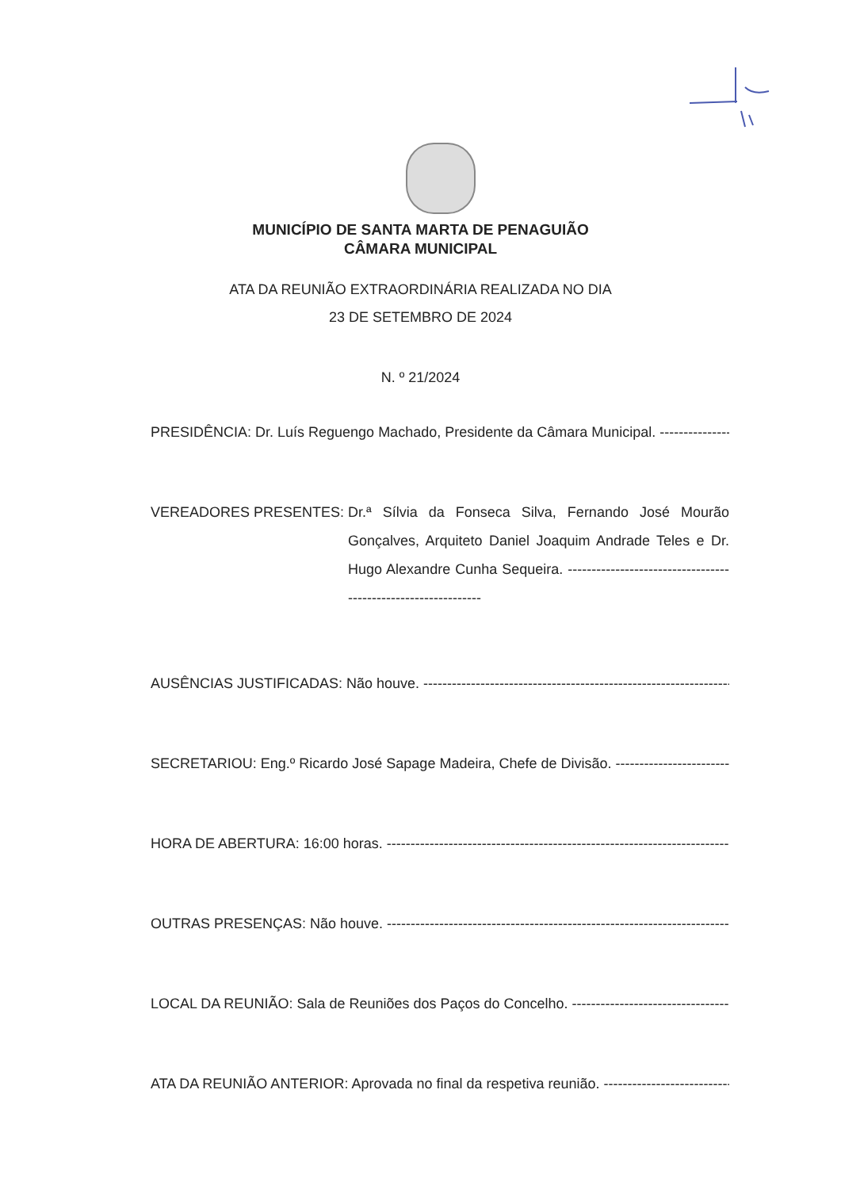MUNICÍPIO DE SANTA MARTA DE PENAGUIÃO
CÂMARA MUNICIPAL
ATA DA REUNIÃO EXTRAORDINÁRIA REALIZADA NO DIA
23 DE SETEMBRO DE 2024
N. º 21/2024
PRESIDÊNCIA: Dr. Luís Reguengo Machado, Presidente da Câmara Municipal. ----------------------
VEREADORES PRESENTES: Dr.ª Sílvia da Fonseca Silva, Fernando José Mourão Gonçalves, Arquiteto Daniel Joaquim Andrade Teles e Dr. Hugo Alexandre Cunha Sequeira. --------------------------------------------------------------
AUSÊNCIAS JUSTIFICADAS: Não houve. ---------------------------------------------------------------------
SECRETARIOU: Eng.º Ricardo José Sapage Madeira, Chefe de Divisão. ------------------------------
HORA DE ABERTURA: 16:00 horas. ------------------------------------------------------------------------------
OUTRAS PRESENÇAS: Não houve. ---------------------------------------------------------------------------------
LOCAL DA REUNIÃO: Sala de Reuniões dos Paços do Concelho. ------------------------------------
ATA DA REUNIÃO ANTERIOR: Aprovada no final da respetiva reunião. ------------------------------